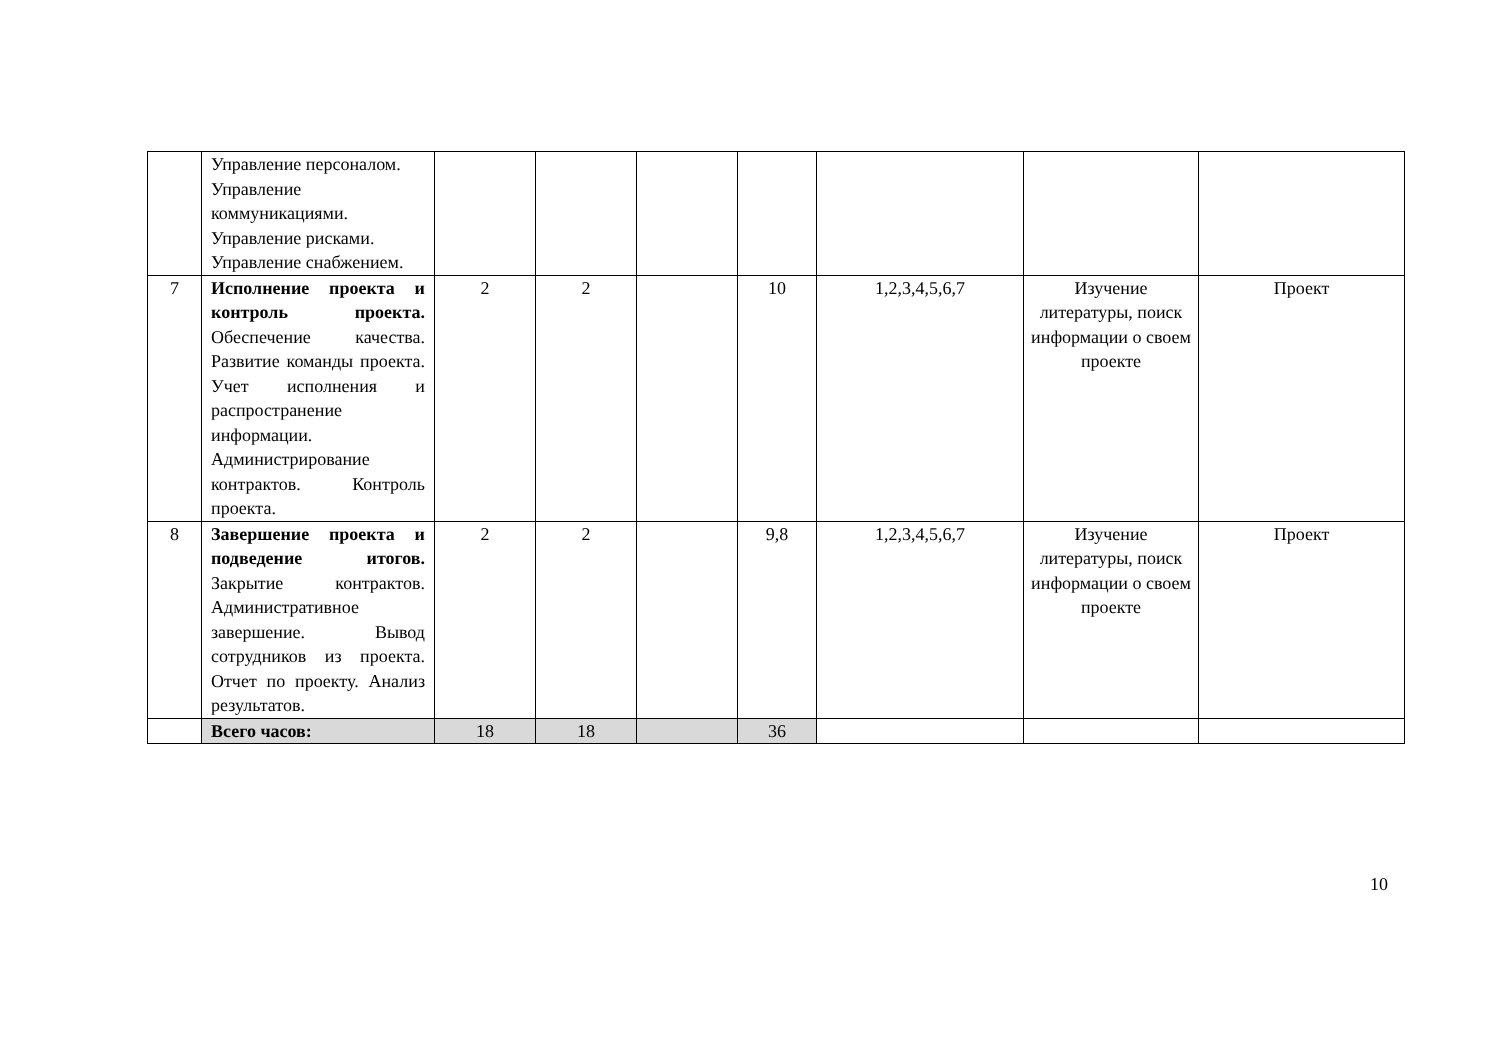| | Управление персоналом. Управление коммуникациями. Управление рисками. Управление снабжением. | | | | | | | |
| 7 | Исполнение проекта и контроль проекта. Обеспечение качества. Развитие команды проекта. Учет исполнения и распространение информации. Администрирование контрактов. Контроль проекта. | 2 | 2 | | 10 | 1,2,3,4,5,6,7 | Изучение литературы, поиск информации о своем проекте | Проект |
| 8 | Завершение проекта и подведение итогов. Закрытие контрактов. Административное завершение. Вывод сотрудников из проекта. Отчет по проекту. Анализ результатов. | 2 | 2 | | 9,8 | 1,2,3,4,5,6,7 | Изучение литературы, поиск информации о своем проекте | Проект |
| | Всего часов: | 18 | 18 | | 36 | | | |
10